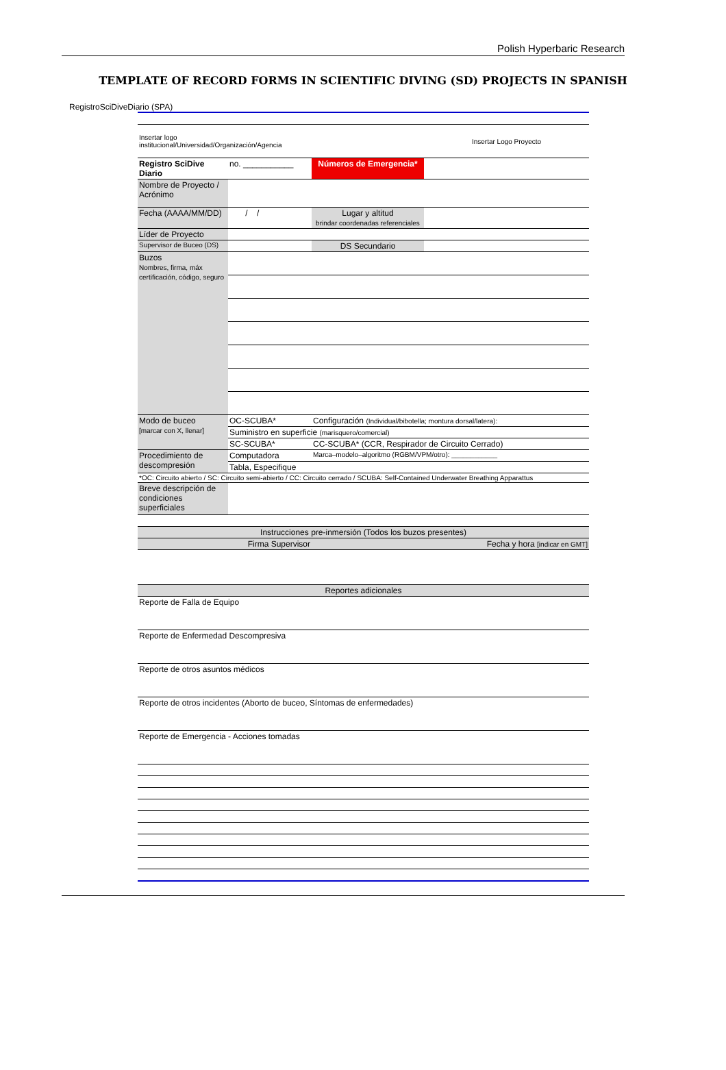Polish Hyperbaric Research
TEMPLATE OF RECORD FORMS IN SCIENTIFIC DIVING (SD) PROJECTS IN SPANISH
RegistroSciDiveDiario (SPA)
| Insertar logo institucional/Universidad/Organización/Agencia | | | Insertar Logo Proyecto |
| Registro SciDive Diario | no. ___________ | Números de Emergencia* | |
| Nombre de Proyecto / Acrónimo | | | |
| Fecha (AAAA/MM/DD) | / / | Lugar y altitud brindar coordenadas referenciales | |
| Líder de Proyecto | | | |
| Supervisor de Buceo (DS) | | DS Secundario | |
| Buzos Nombres, firma, máx certificación, código, seguro | | | |
| Modo de buceo [marcar con X, llenar] | OC-SCUBA* | Configuración (Individual/bibotella; montura dorsal/latera): | |
| | Suministro en superficie (marisquero/comercial) | | |
| | SC-SCUBA* | CC-SCUBA* (CCR, Respirador de Circuito Cerrado) | |
| Procedimiento de descompresión | Computadora | Marca–modelo–algoritmo (RGBM/VPM/otro): ____________ | |
| | Tabla, Especifique | | |
| *OC: Circuito abierto / SC: Circuito semi-abierto / CC: Circuito cerrado / SCUBA: Self-Contained Underwater Breathing Apparattus | | | |
| Breve descripción de condiciones superficiales | | | |
| Instrucciones pre-inmersión (Todos los buzos presentes) | | | |
| Firma Supervisor | | | Fecha y hora [indicar en GMT] |
| Reportes adicionales | | | |
| Reporte de Falla de Equipo | | | |
| Reporte de Enfermedad Descompresiva | | | |
| Reporte de otros asuntos médicos | | | |
| Reporte de otros incidentes (Aborto de buceo, Síntomas de enfermedades) | | | |
| Reporte de Emergencia - Acciones tomadas | | | |